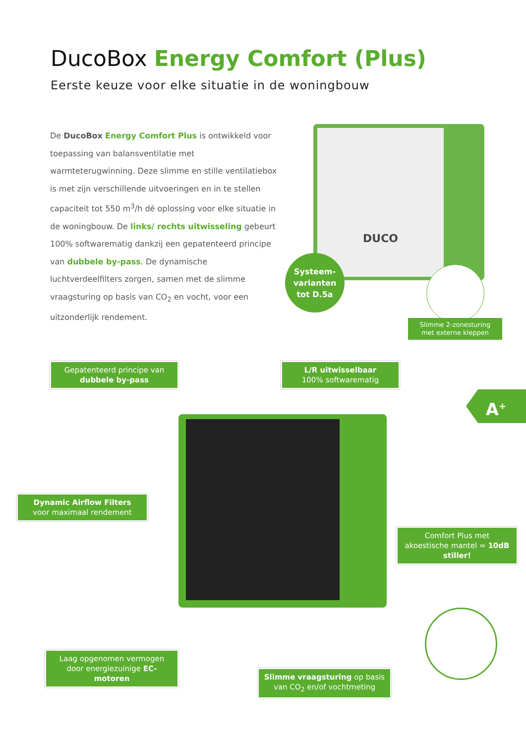DucoBox Energy Comfort (Plus)
Eerste keuze voor elke situatie in de woningbouw
De DucoBox Energy Comfort Plus is ontwikkeld voor toepassing van balansventilatie met warmteterugwinning. Deze slimme en stille ventilatiebox is met zijn verschillende uitvoeringen en in te stellen capaciteit tot 550 m<sup>3</sup>/h dé oplossing voor elke situatie in de woningbouw. De links/ rechts uitwisseling gebeurt 100% softwarematig dankzij een gepatenteerd principe van dubbele by-pass. De dynamische luchtverdeelfilters zorgen, samen met de slimme vraagsturing op basis van CO<sub>2</sub> en vocht, voor een uitzonderlijk rendement.
DUCO
Systeem-
varianten
tot D.5a
Slimme 2-zonesturing met externe kleppen
Gepatenteerd principe van
dubbele by-pass
L/R uitwisselbaar
100% softwarematig
A<sup>+</sup>
Dynamic Airflow Filters
voor maximaal rendement
Comfort Plus met akoestische mantel = 10dB stiller!
Laag opgenomen vermogen door energiezuinige EC-motoren
Slimme vraagsturing op basis van CO<sub>2</sub> en/of vochtmeting